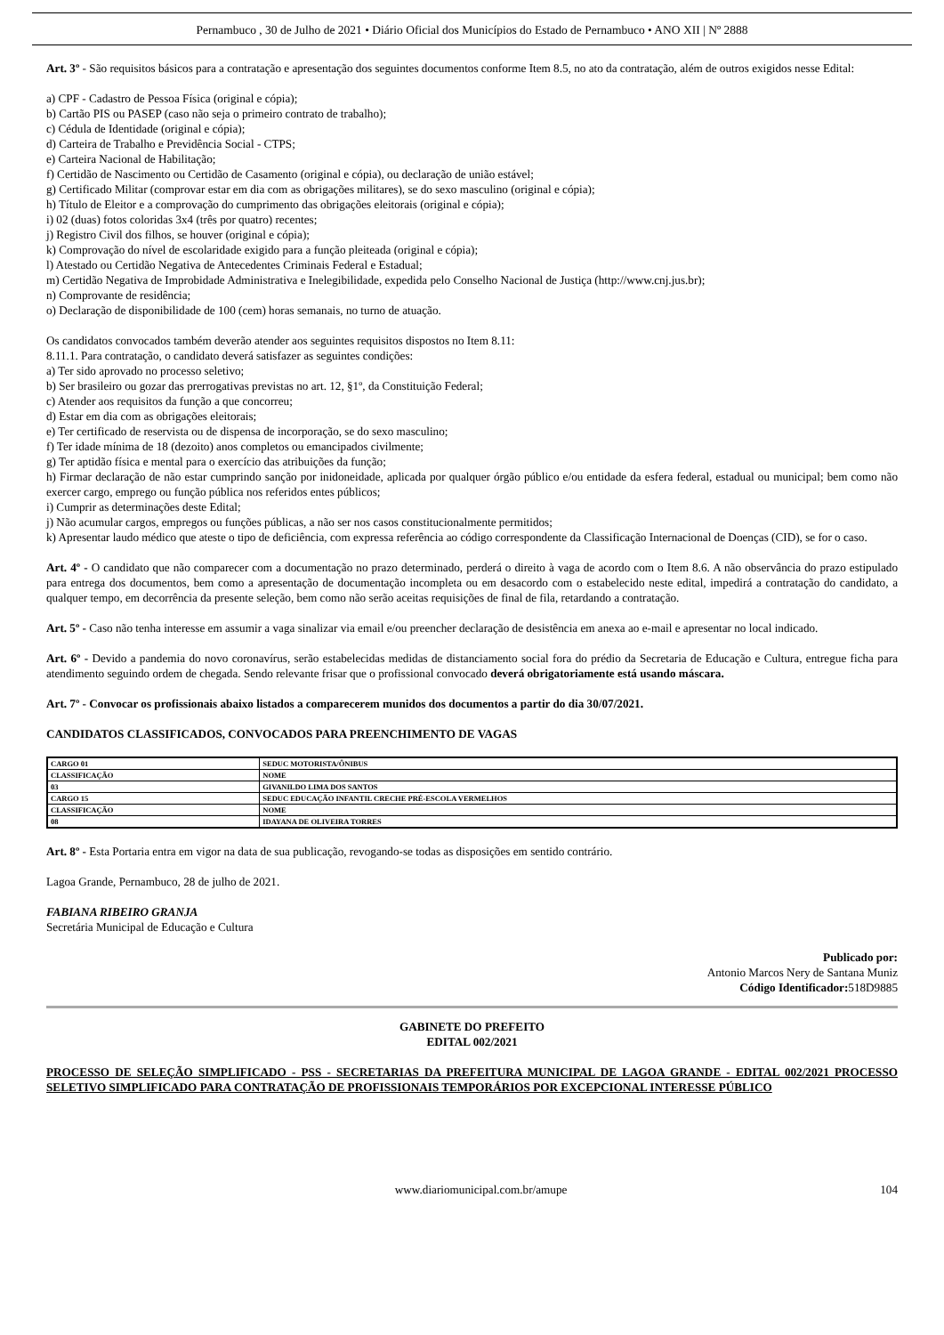Pernambuco , 30 de Julho de 2021 • Diário Oficial dos Municípios do Estado de Pernambuco • ANO XII | Nº 2888
Art. 3º - São requisitos básicos para a contratação e apresentação dos seguintes documentos conforme Item 8.5, no ato da contratação, além de outros exigidos nesse Edital:
a) CPF - Cadastro de Pessoa Física (original e cópia);
b) Cartão PIS ou PASEP (caso não seja o primeiro contrato de trabalho);
c) Cédula de Identidade (original e cópia);
d) Carteira de Trabalho e Previdência Social - CTPS;
e) Carteira Nacional de Habilitação;
f) Certidão de Nascimento ou Certidão de Casamento (original e cópia), ou declaração de união estável;
g) Certificado Militar (comprovar estar em dia com as obrigações militares), se do sexo masculino (original e cópia);
h) Título de Eleitor e a comprovação do cumprimento das obrigações eleitorais (original e cópia);
i) 02 (duas) fotos coloridas 3x4 (três por quatro) recentes;
j) Registro Civil dos filhos, se houver (original e cópia);
k) Comprovação do nível de escolaridade exigido para a função pleiteada (original e cópia);
l) Atestado ou Certidão Negativa de Antecedentes Criminais Federal e Estadual;
m) Certidão Negativa de Improbidade Administrativa e Inelegibilidade, expedida pelo Conselho Nacional de Justiça (http://www.cnj.jus.br);
n) Comprovante de residência;
o) Declaração de disponibilidade de 100 (cem) horas semanais, no turno de atuação.
Os candidatos convocados também deverão atender aos seguintes requisitos dispostos no Item 8.11:
8.11.1. Para contratação, o candidato deverá satisfazer as seguintes condições:
a) Ter sido aprovado no processo seletivo;
b) Ser brasileiro ou gozar das prerrogativas previstas no art. 12, §1º, da Constituição Federal;
c) Atender aos requisitos da função a que concorreu;
d) Estar em dia com as obrigações eleitorais;
e) Ter certificado de reservista ou de dispensa de incorporação, se do sexo masculino;
f) Ter idade mínima de 18 (dezoito) anos completos ou emancipados civilmente;
g) Ter aptidão física e mental para o exercício das atribuições da função;
h) Firmar declaração de não estar cumprindo sanção por inidoneidade, aplicada por qualquer órgão público e/ou entidade da esfera federal, estadual ou municipal; bem como não exercer cargo, emprego ou função pública nos referidos entes públicos;
i) Cumprir as determinações deste Edital;
j) Não acumular cargos, empregos ou funções públicas, a não ser nos casos constitucionalmente permitidos;
k) Apresentar laudo médico que ateste o tipo de deficiência, com expressa referência ao código correspondente da Classificação Internacional de Doenças (CID), se for o caso.
Art. 4º - O candidato que não comparecer com a documentação no prazo determinado, perderá o direito à vaga de acordo com o Item 8.6. A não observância do prazo estipulado para entrega dos documentos, bem como a apresentação de documentação incompleta ou em desacordo com o estabelecido neste edital, impedirá a contratação do candidato, a qualquer tempo, em decorrência da presente seleção, bem como não serão aceitas requisições de final de fila, retardando a contratação.
Art. 5º - Caso não tenha interesse em assumir a vaga sinalizar via email e/ou preencher declaração de desistência em anexa ao e-mail e apresentar no local indicado.
Art. 6º - Devido a pandemia do novo coronavírus, serão estabelecidas medidas de distanciamento social fora do prédio da Secretaria de Educação e Cultura, entregue ficha para atendimento seguindo ordem de chegada. Sendo relevante frisar que o profissional convocado deverá obrigatoriamente está usando máscara.
Art. 7º - Convocar os profissionais abaixo listados a comparecerem munidos dos documentos a partir do dia 30/07/2021.
CANDIDATOS CLASSIFICADOS, CONVOCADOS PARA PREENCHIMENTO DE VAGAS
| CARGO 01 | SEDUC MOTORISTA/ÔNIBUS |
| CLASSIFICAÇÃO | NOME |
| 03 | GIVANILDO LIMA DOS SANTOS |
| CARGO 15 | SEDUC EDUCAÇÃO INFANTIL CRECHE PRÉ-ESCOLA VERMELHOS |
| CLASSIFICAÇÃO | NOME |
| 08 | IDAYANA DE OLIVEIRA TORRES |
Art. 8º - Esta Portaria entra em vigor na data de sua publicação, revogando-se todas as disposições em sentido contrário.
Lagoa Grande, Pernambuco, 28 de julho de 2021.
FABIANA RIBEIRO GRANJA
Secretária Municipal de Educação e Cultura
Publicado por:
Antonio Marcos Nery de Santana Muniz
Código Identificador: 518D9885
GABINETE DO PREFEITO
EDITAL 002/2021
PROCESSO DE SELEÇÃO SIMPLIFICADO - PSS - SECRETARIAS DA PREFEITURA MUNICIPAL DE LAGOA GRANDE - EDITAL 002/2021 PROCESSO SELETIVO SIMPLIFICADO PARA CONTRATAÇÃO DE PROFISSIONAIS TEMPORÁRIOS POR EXCEPCIONAL INTERESSE PÚBLICO
www.diariomunicipal.com.br/amupe 104